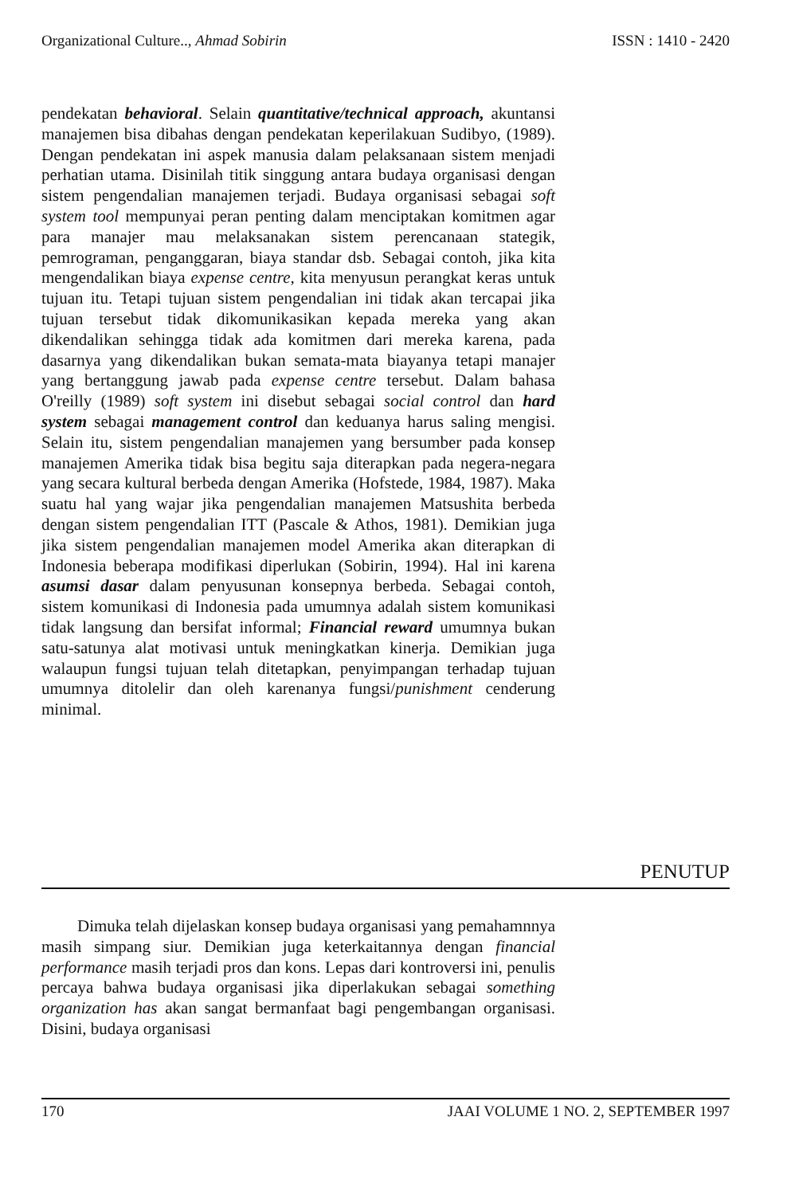Organizational Culture.., Ahmad Sobirin ISSN : 1410 - 2420
pendekatan behavioral. Selain quantitative/technical approach, akuntansi manajemen bisa dibahas dengan pendekatan keperilakuan Sudibyo, (1989). Dengan pendekatan ini aspek manusia dalam pelaksanaan sistem menjadi perhatian utama. Disinilah titik singgung antara budaya organisasi dengan sistem pengendalian manajemen terjadi. Budaya organisasi sebagai soft system tool mempunyai peran penting dalam menciptakan komitmen agar para manajer mau melaksanakan sistem perencanaan stategik, pemrograman, penganggaran, biaya standar dsb. Sebagai contoh, jika kita mengendalikan biaya expense centre, kita menyusun perangkat keras untuk tujuan itu. Tetapi tujuan sistem pengendalian ini tidak akan tercapai jika tujuan tersebut tidak dikomunikasikan kepada mereka yang akan dikendalikan sehingga tidak ada komitmen dari mereka karena, pada dasarnya yang dikendalikan bukan semata-mata biayanya tetapi manajer yang bertanggung jawab pada expense centre tersebut. Dalam bahasa O'reilly (1989) soft system ini disebut sebagai social control dan hard system sebagai management control dan keduanya harus saling mengisi. Selain itu, sistem pengendalian manajemen yang bersumber pada konsep manajemen Amerika tidak bisa begitu saja diterapkan pada negera-negara yang secara kultural berbeda dengan Amerika (Hofstede, 1984, 1987). Maka suatu hal yang wajar jika pengendalian manajemen Matsushita berbeda dengan sistem pengendalian ITT (Pascale & Athos, 1981). Demikian juga jika sistem pengendalian manajemen model Amerika akan diterapkan di Indonesia beberapa modifikasi diperlukan (Sobirin, 1994). Hal ini karena asumsi dasar dalam penyusunan konsepnya berbeda. Sebagai contoh, sistem komunikasi di Indonesia pada umumnya adalah sistem komunikasi tidak langsung dan bersifat informal; Financial reward umumnya bukan satu-satunya alat motivasi untuk meningkatkan kinerja. Demikian juga walaupun fungsi tujuan telah ditetapkan, penyimpangan terhadap tujuan umumnya ditolelir dan oleh karenanya fungsi/punishment cenderung minimal.
PENUTUP
Dimuka telah dijelaskan konsep budaya organisasi yang pemahamnnya masih simpang siur. Demikian juga keterkaitannya dengan financial performance masih terjadi pros dan kons. Lepas dari kontroversi ini, penulis percaya bahwa budaya organisasi jika diperlakukan sebagai something organization has akan sangat bermanfaat bagi pengembangan organisasi. Disini, budaya organisasi
170 JAAI VOLUME 1 NO. 2, SEPTEMBER 1997